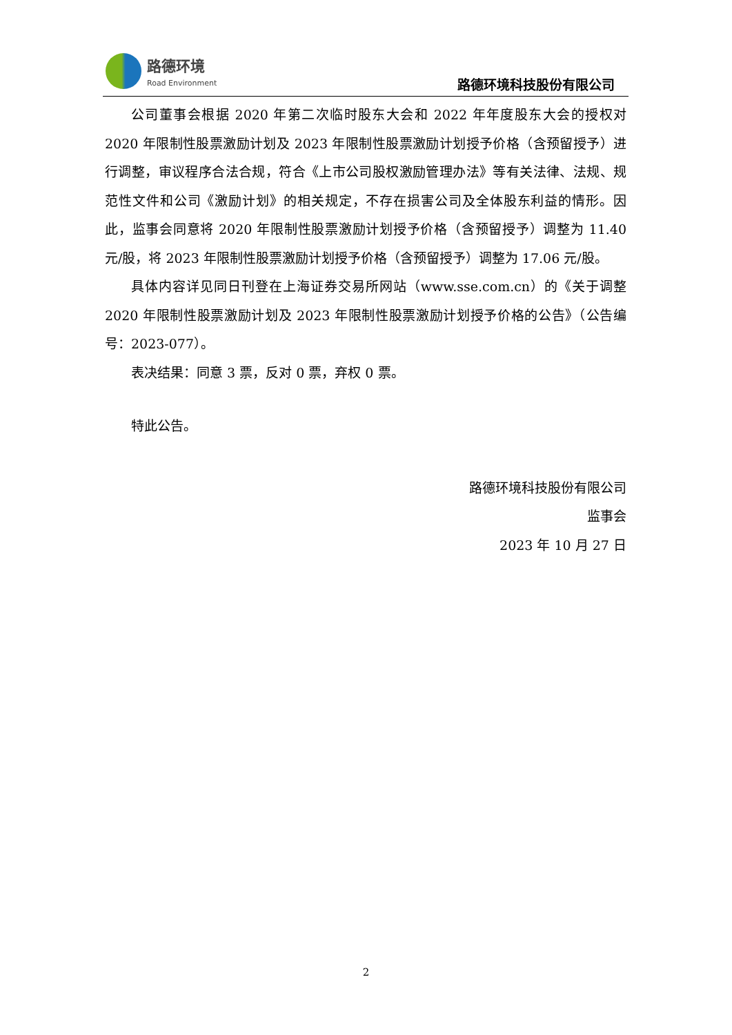路德环境
Road Environment
路德环境科技股份有限公司
公司董事会根据 2020 年第二次临时股东大会和 2022 年年度股东大会的授权对 2020 年限制性股票激励计划及 2023 年限制性股票激励计划授予价格（含预留授予）进行调整，审议程序合法合规，符合《上市公司股权激励管理办法》等有关法律、法规、规范性文件和公司《激励计划》的相关规定，不存在损害公司及全体股东利益的情形。因此，监事会同意将 2020 年限制性股票激励计划授予价格（含预留授予）调整为 11.40 元/股，将 2023 年限制性股票激励计划授予价格（含预留授予）调整为 17.06 元/股。
具体内容详见同日刊登在上海证券交易所网站（www.sse.com.cn）的《关于调整 2020 年限制性股票激励计划及 2023 年限制性股票激励计划授予价格的公告》（公告编号：2023-077）。
表决结果：同意 3 票，反对 0 票，弃权 0 票。
特此公告。
路德环境科技股份有限公司
监事会
2023 年 10 月 27 日
2